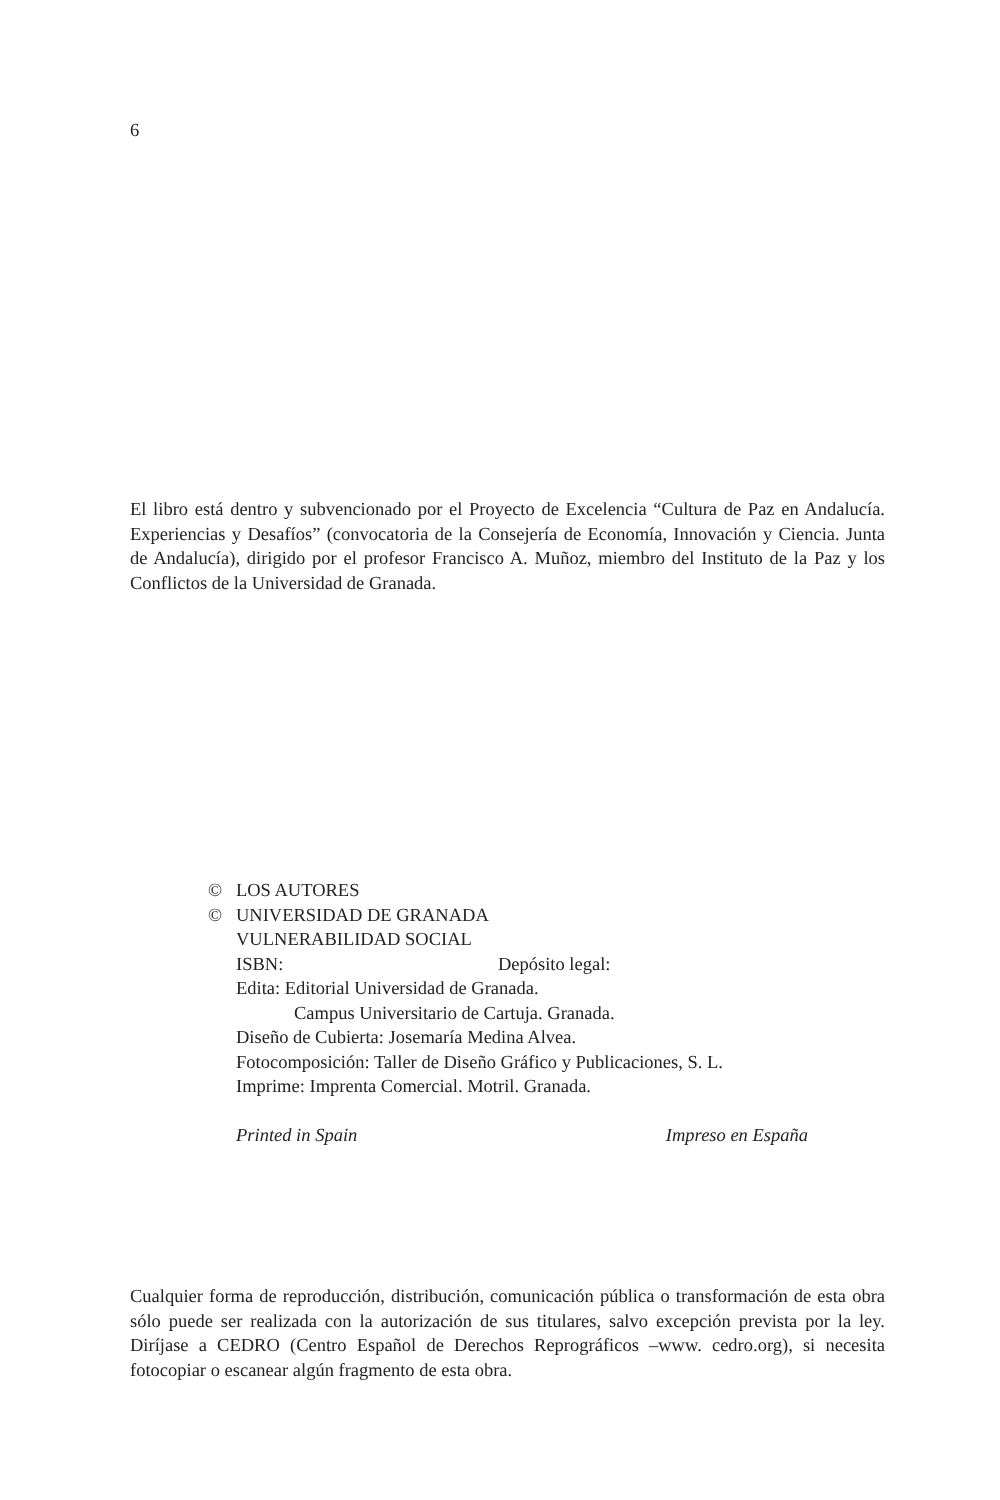6
El libro está dentro y subvencionado por el Proyecto de Excelencia “Cultura de Paz en Andalucía. Experiencias y Desafíos” (convocatoria de la Consejería de Economía, Innovación y Ciencia. Junta de Andalucía), dirigido por el profesor Francisco A. Muñoz, miembro del Instituto de la Paz y los Conflictos de la Universidad de Granada.
© LOS AUTORES
© UNIVERSIDAD DE GRANADA
VULNERABILIDAD SOCIAL
ISBN: Depósito legal:
Edita: Editorial Universidad de Granada.
Campus Universitario de Cartuja. Granada.
Diseño de Cubierta: Josemaría Medina Alvea.
Fotocomposición: Taller de Diseño Gráfico y Publicaciones, S. L.
Imprime: Imprenta Comercial. Motril. Granada.
Printed in Spain Impreso en España
Cualquier forma de reproducción, distribución, comunicación pública o transformación de esta obra sólo puede ser realizada con la autorización de sus titulares, salvo excepción prevista por la ley. Diríjase a CEDRO (Centro Español de Derechos Reprográficos –www. cedro.org), si necesita fotocopiar o escanear algún fragmento de esta obra.